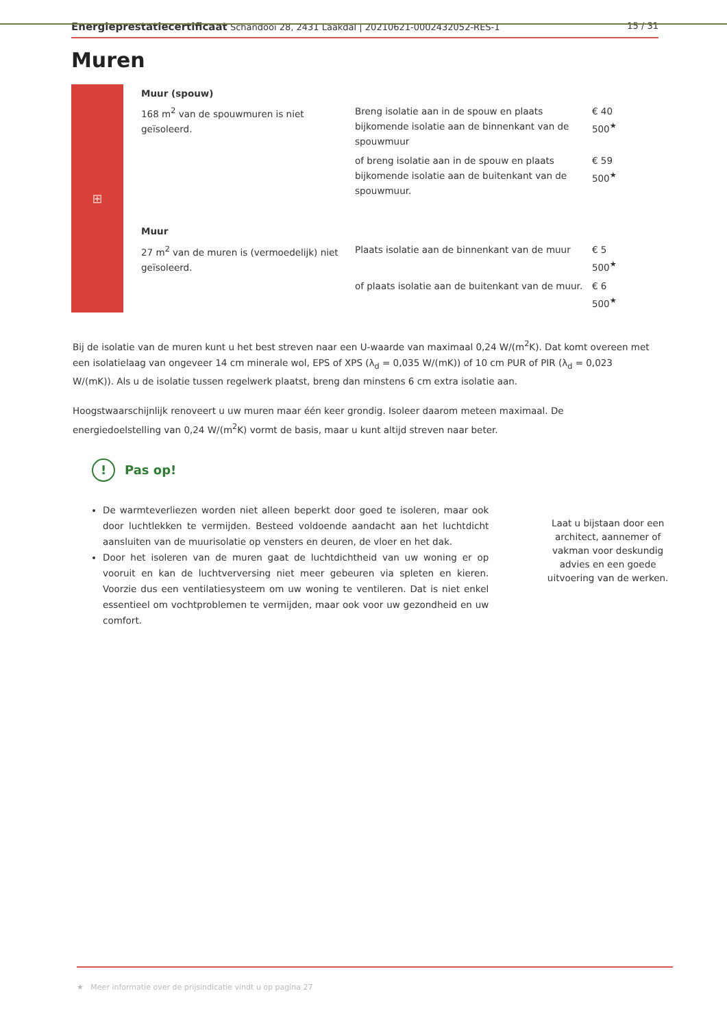Energieprestatiecertificaat Schandooi 28, 2431 Laakdal | 20210621-0002432052-RES-1
15 / 31
Muren
⊞
| Muur (spouw) | | |
| 168 m<sup>2</sup> van de spouwmuren is niet geïsoleerd. | Breng isolatie aan in de spouw en plaats bijkomende isolatie aan de binnenkant van de spouwmuur | € 40 500<sup>★</sup> |
| | of breng isolatie aan in de spouw en plaats bijkomende isolatie aan de buitenkant van de spouwmuur. | € 59 500<sup>★</sup> |
| Muur | | |
| 27 m<sup>2</sup> van de muren is (vermoedelijk) niet geïsoleerd. | Plaats isolatie aan de binnenkant van de muur | € 5 500<sup>★</sup> |
| | of plaats isolatie aan de buitenkant van de muur. | € 6 500<sup>★</sup> |
Bij de isolatie van de muren kunt u het best streven naar een U-waarde van maximaal 0,24 W/(m<sup>2</sup>K). Dat komt overeen met een isolatielaag van ongeveer 14 cm minerale wol, EPS of XPS (λ<sub>d</sub> = 0,035 W/(mK)) of 10 cm PUR of PIR (λ<sub>d</sub> = 0,023 W/(mK)). Als u de isolatie tussen regelwerk plaatst, breng dan minstens 6 cm extra isolatie aan.
Hoogstwaarschijnlijk renoveert u uw muren maar één keer grondig. Isoleer daarom meteen maximaal. De energiedoelstelling van 0,24 W/(m<sup>2</sup>K) vormt de basis, maar u kunt altijd streven naar beter.
! Pas op!
De warmteverliezen worden niet alleen beperkt door goed te isoleren, maar ook door luchtlekken te vermijden. Besteed voldoende aandacht aan het luchtdicht aansluiten van de muurisolatie op vensters en deuren, de vloer en het dak.
Door het isoleren van de muren gaat de luchtdichtheid van uw woning er op vooruit en kan de luchtverversing niet meer gebeuren via spleten en kieren. Voorzie dus een ventilatiesysteem om uw woning te ventileren. Dat is niet enkel essentieel om vochtproblemen te vermijden, maar ook voor uw gezondheid en uw comfort.
Laat u bijstaan door een architect, aannemer of vakman voor deskundig advies en een goede uitvoering van de werken.
★ Meer informatie over de prijsindicatie vindt u op pagina 27